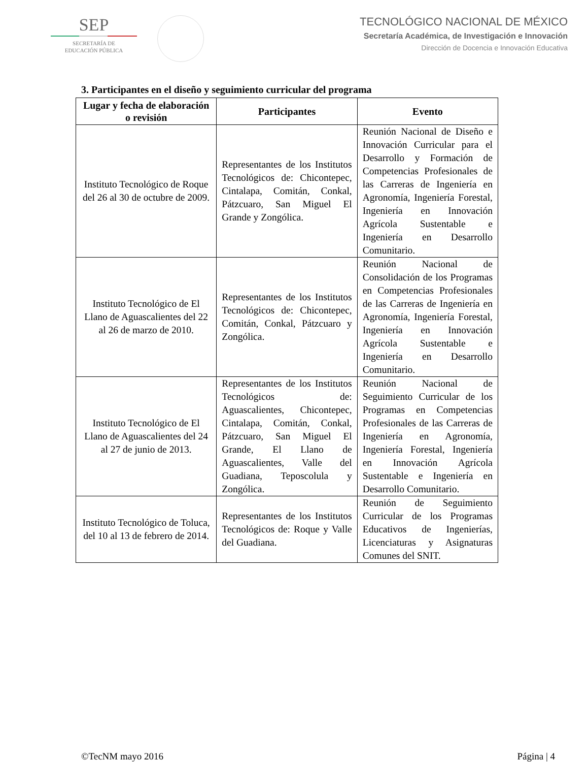SEP
SECRETARÍA DE
EDUCACIÓN PÚBLICA
TECNOLÓGICO NACIONAL DE MÉXICO
Secretaría Académica, de Investigación e Innovación
Dirección de Docencia e Innovación Educativa
3. Participantes en el diseño y seguimiento curricular del programa
| Lugar y fecha de elaboración o revisión | Participantes | Evento |
| --- | --- | --- |
| Instituto Tecnológico de Roque del 26 al 30 de octubre de 2009. | Representantes de los Institutos Tecnológicos de: Chicontepec, Cintalapa, Comitán, Conkal, Pátzcuaro, San Miguel El Grande y Zongólica. | Reunión Nacional de Diseño e Innovación Curricular para el Desarrollo y Formación de Competencias Profesionales de las Carreras de Ingeniería en Agronomía, Ingeniería Forestal, Ingeniería en Innovación Agrícola Sustentable e Ingeniería en Desarrollo Comunitario. |
| Instituto Tecnológico de El Llano de Aguascalientes del 22 al 26 de marzo de 2010. | Representantes de los Institutos Tecnológicos de: Chicontepec, Comitán, Conkal, Pátzcuaro y Zongólica. | Reunión Nacional de Consolidación de los Programas en Competencias Profesionales de las Carreras de Ingeniería en Agronomía, Ingeniería Forestal, Ingeniería en Innovación Agrícola Sustentable e Ingeniería en Desarrollo Comunitario. |
| Instituto Tecnológico de El Llano de Aguascalientes del 24 al 27 de junio de 2013. | Representantes de los Institutos Tecnológicos de: Aguascalientes, Chicontepec, Cintalapa, Comitán, Conkal, Pátzcuaro, San Miguel El Grande, El Llano de Aguascalientes, Valle del Guadiana, Teposcolula y Zongólica. | Reunión Nacional de Seguimiento Curricular de los Programas en Competencias Profesionales de las Carreras de Ingeniería en Agronomía, Ingeniería Forestal, Ingeniería en Innovación Agrícola Sustentable e Ingeniería en Desarrollo Comunitario. |
| Instituto Tecnológico de Toluca, del 10 al 13 de febrero de 2014. | Representantes de los Institutos Tecnológicos de: Roque y Valle del Guadiana. | Reunión de Seguimiento Curricular de los Programas Educativos de Ingenierías, Licenciaturas y Asignaturas Comunes del SNIT. |
©TecNM mayo 2016 Página | 4